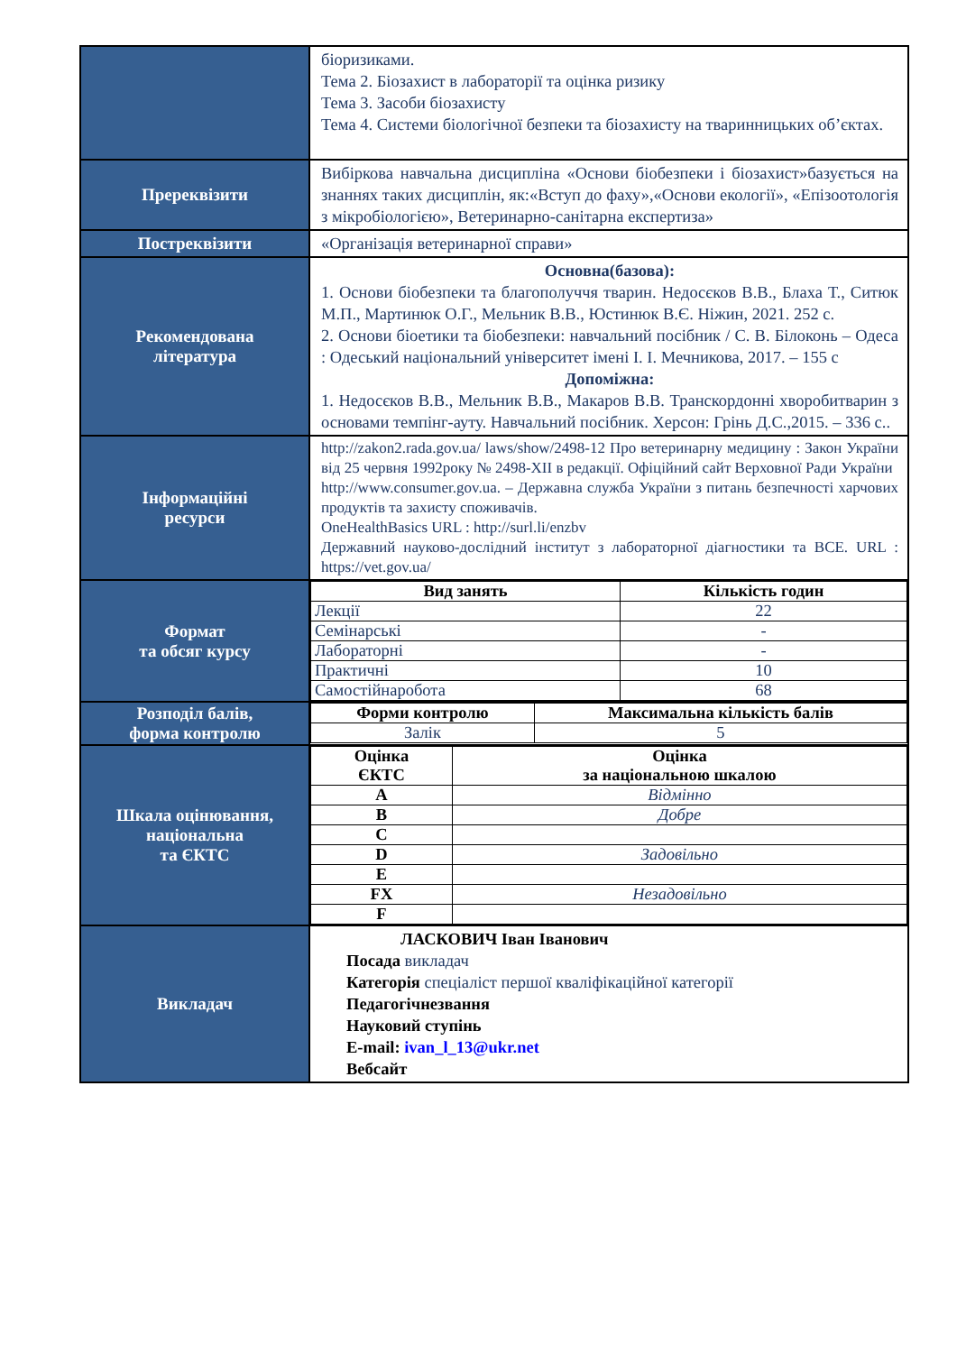| | біоризиками. Тема 2. Біозахист в лабораторії та оцінка ризику Тема 3. Засоби біозахисту Тема 4. Системи біологічної безпеки та біозахисту на тваринницьких об’єктах. |
| Пререквізити | Вибіркова навчальна дисципліна «Основи біобезпеки і біозахист»базується на знаннях таких дисциплін, як:«Вступ до фаху»,«Основи екології», «Епізоотологія з мікробіологією», Ветеринарно-санітарна експертиза» |
| Постреквізити | «Організація ветеринарної справи» |
| Рекомендована література | Основна(базова): 1. Основи біобезпеки та благополуччя тварин. Недосєков В.В., Блаха Т., Ситюк М.П., Мартинюк О.Г., Мельник В.В., Юстинюк В.Є. Ніжин, 2021. 252 с. 2. Основи біоетики та біобезпеки: навчальний посібник / С. В. Білоконь – Одеса : Одеський національний університет імені І. І. Мечникова, 2017. – 155 с Допоміжна: 1. Недосєков В.В., Мельник В.В., Макаров В.В. Транскордонні хворобитварин з основами темпінг-ауту. Навчальний посібник. Херсон: Грінь Д.С.,2015. – 336 с.. |
| Інформаційні ресурси | http://zakon2.rada.gov.ua/ laws/show/2498-12 Про ветеринарну медицину : Закон України від 25 червня 1992року № 2498-XII в редакції. Офіційний сайт Верховної Ради України http://www.consumer.gov.ua . – Державна служба України з питань безпечності харчових продуктів та захисту споживачів. OneHealthBasics URL : http://surl.li/enzbv Державний науково-дослідний інститут з лабораторної діагностики та ВСЕ. URL : https://vet.gov.ua/ |
| Формат та обсяг курсу | / Вид занять / Кількість годин / / --- / --- / / Лекції / 22 / / Семінарські / - / / Лабораторні / - / / Практичні / 10 / / Самостійнаробота / 68 / |
| Розподіл балів, форма контролю | / Форми контролю / Максимальна кількість балів / / --- / --- / / Залік / 5 / |
| Шкала оцінювання, національна та ЄКТС | / Оцінка ЄКТС / Оцінка за національною шкалою / / --- / --- / / A / Відмінно / / B / Добре / / C / / / D / Задовільно / / E / / / FX / Незадовільно / / F / / |
| Викладач | ЛАСКОВИЧ Іван Іванович Посада викладач Категорія спеціаліст першої кваліфікаційної категорії Педагогічнезвання Науковий ступінь E-mail: ivan_l_13@ukr.net Вебсайт |